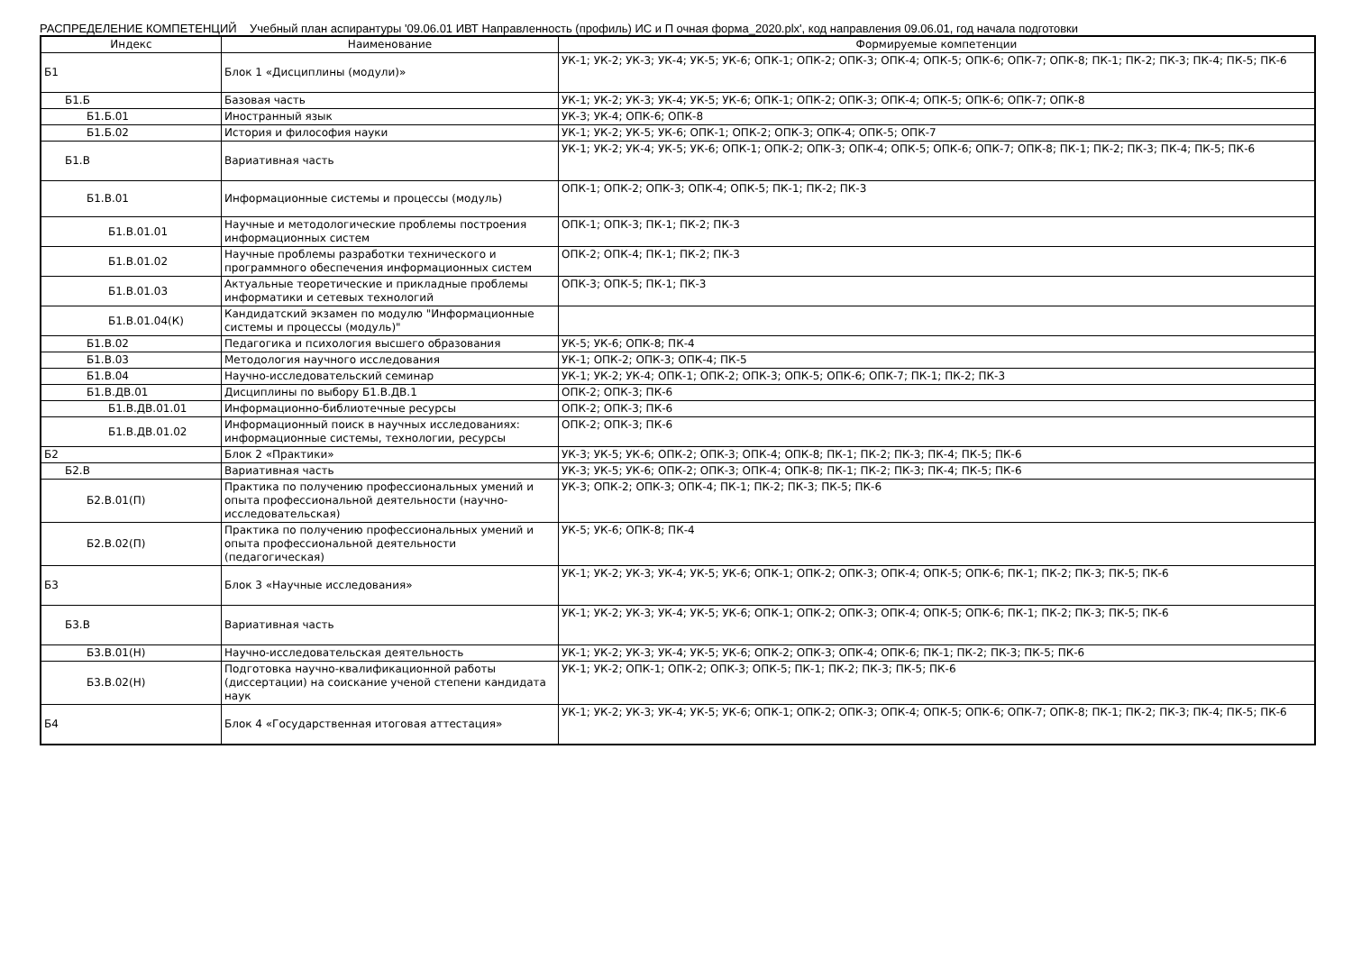РАСПРЕДЕЛЕНИЕ КОМПЕТЕНЦИЙ Учебный план аспирантуры '09.06.01 ИВТ Направленность (профиль) ИС и П очная форма_2020.plx', код направления 09.06.01, год начала подготовки
| Индекс | Наименование | Формируемые компетенции |
| --- | --- | --- |
| Б1 | Блок 1 «Дисциплины (модули)» | УК-1; УК-2; УК-3; УК-4; УК-5; УК-6; ОПК-1; ОПК-2; ОПК-3; ОПК-4; ОПК-5; ОПК-6; ОПК-7; ОПК-8; ПК-1; ПК-2; ПК-3; ПК-4; ПК-5; ПК-6 |
| Б1.Б | Базовая часть | УК-1; УК-2; УК-3; УК-4; УК-5; УК-6; ОПК-1; ОПК-2; ОПК-3; ОПК-4; ОПК-5; ОПК-6; ОПК-7; ОПК-8 |
| Б1.Б.01 | Иностранный язык | УК-3; УК-4; ОПК-6; ОПК-8 |
| Б1.Б.02 | История и философия науки | УК-1; УК-2; УК-5; УК-6; ОПК-1; ОПК-2; ОПК-3; ОПК-4; ОПК-5; ОПК-7 |
| Б1.В | Вариативная часть | УК-1; УК-2; УК-4; УК-5; УК-6; ОПК-1; ОПК-2; ОПК-3; ОПК-4; ОПК-5; ОПК-6; ОПК-7; ОПК-8; ПК-1; ПК-2; ПК-3; ПК-4; ПК-5; ПК-6 |
| Б1.В.01 | Информационные системы и процессы (модуль) | ОПК-1; ОПК-2; ОПК-3; ОПК-4; ОПК-5; ПК-1; ПК-2; ПК-3 |
| Б1.В.01.01 | Научные и методологические проблемы построения информационных систем | ОПК-1; ОПК-3; ПК-1; ПК-2; ПК-3 |
| Б1.В.01.02 | Научные проблемы разработки технического и программного обеспечения информационных систем | ОПК-2; ОПК-4; ПК-1; ПК-2; ПК-3 |
| Б1.В.01.03 | Актуальные теоретические и прикладные проблемы информатики и сетевых технологий | ОПК-3; ОПК-5; ПК-1; ПК-3 |
| Б1.В.01.04(К) | Кандидатский экзамен по модулю "Информационные системы и процессы (модуль)" | |
| Б1.В.02 | Педагогика и психология высшего образования | УК-5; УК-6; ОПК-8; ПК-4 |
| Б1.В.03 | Методология научного исследования | УК-1; ОПК-2; ОПК-3; ОПК-4; ПК-5 |
| Б1.В.04 | Научно-исследовательский семинар | УК-1; УК-2; УК-4; ОПК-1; ОПК-2; ОПК-3; ОПК-5; ОПК-6; ОПК-7; ПК-1; ПК-2; ПК-3 |
| Б1.В.ДВ.01 | Дисциплины по выбору Б1.В.ДВ.1 | ОПК-2; ОПК-3; ПК-6 |
| Б1.В.ДВ.01.01 | Информационно-библиотечные ресурсы | ОПК-2; ОПК-3; ПК-6 |
| Б1.В.ДВ.01.02 | Информационный поиск в научных исследованиях: информационные системы, технологии, ресурсы | ОПК-2; ОПК-3; ПК-6 |
| Б2 | Блок 2 «Практики» | УК-3; УК-5; УК-6; ОПК-2; ОПК-3; ОПК-4; ОПК-8; ПК-1; ПК-2; ПК-3; ПК-4; ПК-5; ПК-6 |
| Б2.В | Вариативная часть | УК-3; УК-5; УК-6; ОПК-2; ОПК-3; ОПК-4; ОПК-8; ПК-1; ПК-2; ПК-3; ПК-4; ПК-5; ПК-6 |
| Б2.В.01(П) | Практика по получению профессиональных умений и опыта профессиональной деятельности (научно-исследовательская) | УК-3; ОПК-2; ОПК-3; ОПК-4; ПК-1; ПК-2; ПК-3; ПК-5; ПК-6 |
| Б2.В.02(П) | Практика по получению профессиональных умений и опыта профессиональной деятельности (педагогическая) | УК-5; УК-6; ОПК-8; ПК-4 |
| Б3 | Блок 3 «Научные исследования» | УК-1; УК-2; УК-3; УК-4; УК-5; УК-6; ОПК-1; ОПК-2; ОПК-3; ОПК-4; ОПК-5; ОПК-6; ПК-1; ПК-2; ПК-3; ПК-5; ПК-6 |
| Б3.В | Вариативная часть | УК-1; УК-2; УК-3; УК-4; УК-5; УК-6; ОПК-1; ОПК-2; ОПК-3; ОПК-4; ОПК-5; ОПК-6; ПК-1; ПК-2; ПК-3; ПК-5; ПК-6 |
| Б3.В.01(Н) | Научно-исследовательская деятельность | УК-1; УК-2; УК-3; УК-4; УК-5; УК-6; ОПК-2; ОПК-3; ОПК-4; ОПК-6; ПК-1; ПК-2; ПК-3; ПК-5; ПК-6 |
| Б3.В.02(Н) | Подготовка научно-квалификационной работы (диссертации) на соискание ученой степени кандидата наук | УК-1; УК-2; ОПК-1; ОПК-2; ОПК-3; ОПК-5; ПК-1; ПК-2; ПК-3; ПК-5; ПК-6 |
| Б4 | Блок 4 «Государственная итоговая аттестация» | УК-1; УК-2; УК-3; УК-4; УК-5; УК-6; ОПК-1; ОПК-2; ОПК-3; ОПК-4; ОПК-5; ОПК-6; ОПК-7; ОПК-8; ПК-1; ПК-2; ПК-3; ПК-4; ПК-5; ПК-6 |